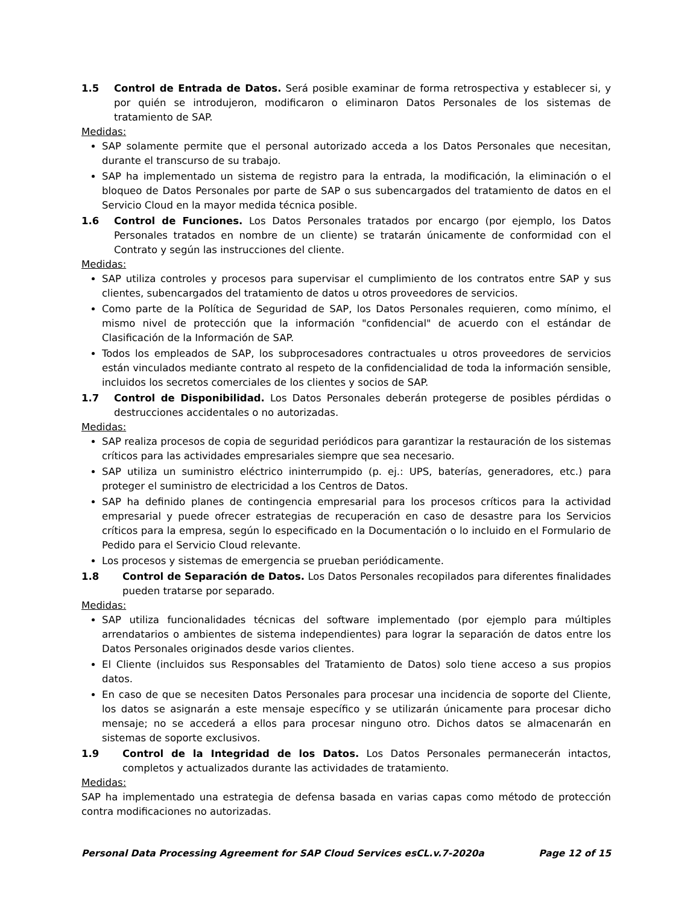1.5 Control de Entrada de Datos. Será posible examinar de forma retrospectiva y establecer si, y por quién se introdujeron, modificaron o eliminaron Datos Personales de los sistemas de tratamiento de SAP.
Medidas:
SAP solamente permite que el personal autorizado acceda a los Datos Personales que necesitan, durante el transcurso de su trabajo.
SAP ha implementado un sistema de registro para la entrada, la modificación, la eliminación o el bloqueo de Datos Personales por parte de SAP o sus subencargados del tratamiento de datos en el Servicio Cloud en la mayor medida técnica posible.
1.6 Control de Funciones. Los Datos Personales tratados por encargo (por ejemplo, los Datos Personales tratados en nombre de un cliente) se tratarán únicamente de conformidad con el Contrato y según las instrucciones del cliente.
Medidas:
SAP utiliza controles y procesos para supervisar el cumplimiento de los contratos entre SAP y sus clientes, subencargados del tratamiento de datos u otros proveedores de servicios.
Como parte de la Política de Seguridad de SAP, los Datos Personales requieren, como mínimo, el mismo nivel de protección que la información "confidencial" de acuerdo con el estándar de Clasificación de la Información de SAP.
Todos los empleados de SAP, los subprocesadores contractuales u otros proveedores de servicios están vinculados mediante contrato al respeto de la confidencialidad de toda la información sensible, incluidos los secretos comerciales de los clientes y socios de SAP.
1.7 Control de Disponibilidad. Los Datos Personales deberán protegerse de posibles pérdidas o destrucciones accidentales o no autorizadas.
Medidas:
SAP realiza procesos de copia de seguridad periódicos para garantizar la restauración de los sistemas críticos para las actividades empresariales siempre que sea necesario.
SAP utiliza un suministro eléctrico ininterrumpido (p. ej.: UPS, baterías, generadores, etc.) para proteger el suministro de electricidad a los Centros de Datos.
SAP ha definido planes de contingencia empresarial para los procesos críticos para la actividad empresarial y puede ofrecer estrategias de recuperación en caso de desastre para los Servicios críticos para la empresa, según lo especificado en la Documentación o lo incluido en el Formulario de Pedido para el Servicio Cloud relevante.
Los procesos y sistemas de emergencia se prueban periódicamente.
1.8 Control de Separación de Datos. Los Datos Personales recopilados para diferentes finalidades pueden tratarse por separado.
Medidas:
SAP utiliza funcionalidades técnicas del software implementado (por ejemplo para múltiples arrendatarios o ambientes de sistema independientes) para lograr la separación de datos entre los Datos Personales originados desde varios clientes.
El Cliente (incluidos sus Responsables del Tratamiento de Datos) solo tiene acceso a sus propios datos.
En caso de que se necesiten Datos Personales para procesar una incidencia de soporte del Cliente, los datos se asignarán a este mensaje específico y se utilizarán únicamente para procesar dicho mensaje; no se accederá a ellos para procesar ninguno otro. Dichos datos se almacenarán en sistemas de soporte exclusivos.
1.9 Control de la Integridad de los Datos. Los Datos Personales permanecerán intactos, completos y actualizados durante las actividades de tratamiento.
Medidas:
SAP ha implementado una estrategia de defensa basada en varias capas como método de protección contra modificaciones no autorizadas.
Personal Data Processing Agreement for SAP Cloud Services esCL.v.7-2020a Page 12 of 15